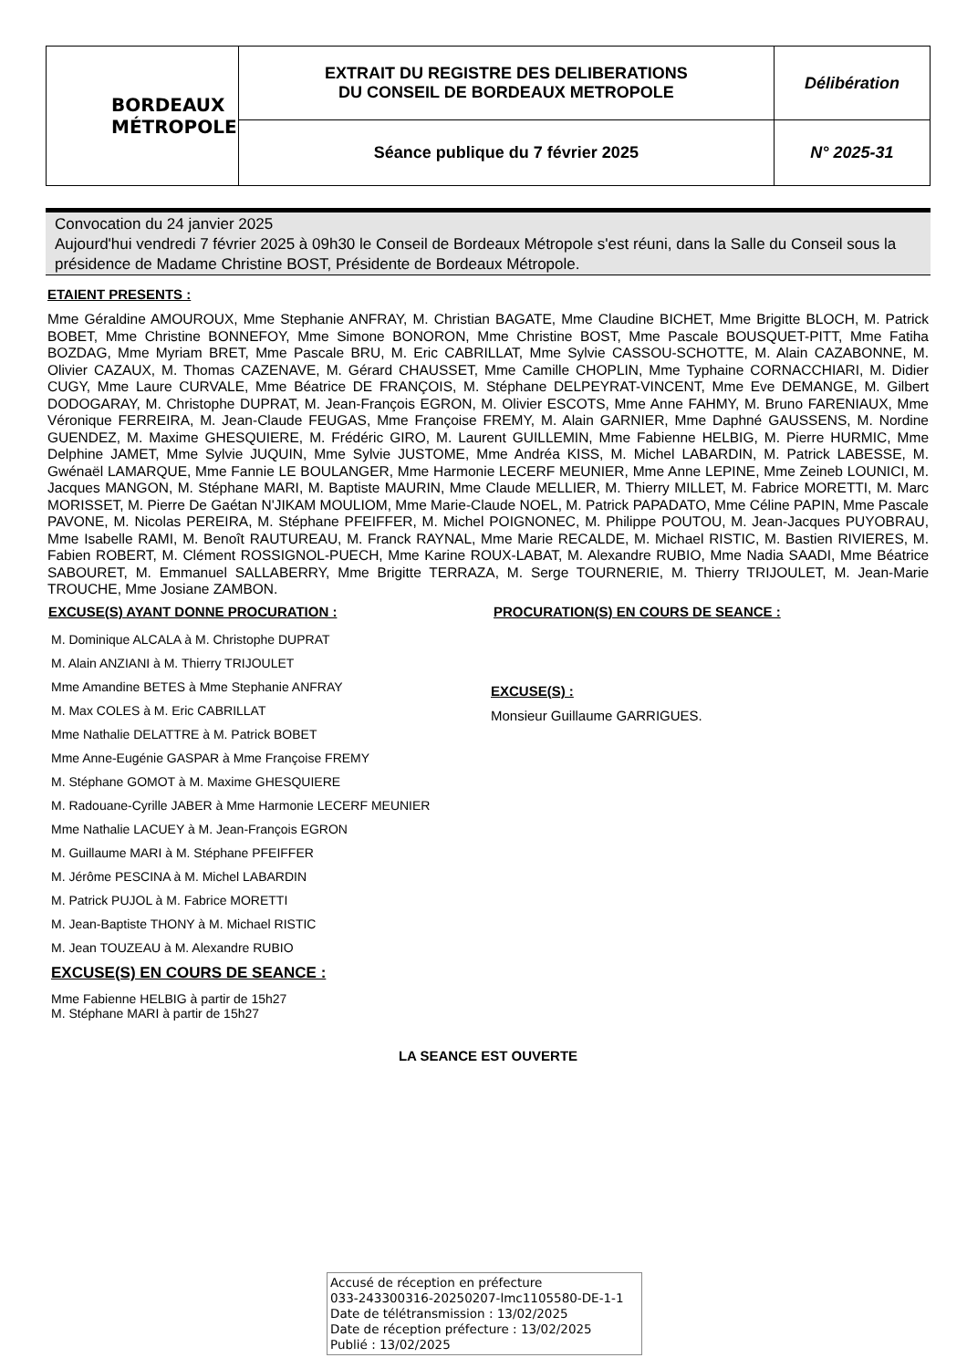| BORDEAUX MÉTROPOLE | EXTRAIT DU REGISTRE DES DELIBERATIONS DU CONSEIL DE BORDEAUX METROPOLE | Délibération |
| | Séance publique du 7 février 2025 | N° 2025-31 |
Convocation du 24 janvier 2025
Aujourd'hui vendredi 7 février 2025 à 09h30 le Conseil de Bordeaux Métropole s'est réuni, dans la Salle du Conseil sous la présidence de Madame Christine BOST, Présidente de Bordeaux Métropole.
ETAIENT PRESENTS :
Mme Géraldine AMOUROUX, Mme Stephanie ANFRAY, M. Christian BAGATE, Mme Claudine BICHET, Mme Brigitte BLOCH, M. Patrick BOBET, Mme Christine BONNEFOY, Mme Simone BONORON, Mme Christine BOST, Mme Pascale BOUSQUET-PITT, Mme Fatiha BOZDAG, Mme Myriam BRET, Mme Pascale BRU, M. Eric CABRILLAT, Mme Sylvie CASSOU-SCHOTTE, M. Alain CAZABONNE, M. Olivier CAZAUX, M. Thomas CAZENAVE, M. Gérard CHAUSSET, Mme Camille CHOPLIN, Mme Typhaine CORNACCHIARI, M. Didier CUGY, Mme Laure CURVALE, Mme Béatrice DE FRANÇOIS, M. Stéphane DELPEYRAT-VINCENT, Mme Eve DEMANGE, M. Gilbert DODOGARAY, M. Christophe DUPRAT, M. Jean-François EGRON, M. Olivier ESCOTS, Mme Anne FAHMY, M. Bruno FARENIAUX, Mme Véronique FERREIRA, M. Jean-Claude FEUGAS, Mme Françoise FREMY, M. Alain GARNIER, Mme Daphné GAUSSENS, M. Nordine GUENDEZ, M. Maxime GHESQUIERE, M. Frédéric GIRO, M. Laurent GUILLEMIN, Mme Fabienne HELBIG, M. Pierre HURMIC, Mme Delphine JAMET, Mme Sylvie JUQUIN, Mme Sylvie JUSTOME, Mme Andréa KISS, M. Michel LABARDIN, M. Patrick LABESSE, M. Gwénaël LAMARQUE, Mme Fannie LE BOULANGER, Mme Harmonie LECERF MEUNIER, Mme Anne LEPINE, Mme Zeineb LOUNICI, M. Jacques MANGON, M. Stéphane MARI, M. Baptiste MAURIN, Mme Claude MELLIER, M. Thierry MILLET, M. Fabrice MORETTI, M. Marc MORISSET, M. Pierre De Gaétan N'JIKAM MOULIOM, Mme Marie-Claude NOEL, M. Patrick PAPADATO, Mme Céline PAPIN, Mme Pascale PAVONE, M. Nicolas PEREIRA, M. Stéphane PFEIFFER, M. Michel POIGNONEC, M. Philippe POUTOU, M. Jean-Jacques PUYOBRAU, Mme Isabelle RAMI, M. Benoît RAUTUREAU, M. Franck RAYNAL, Mme Marie RECALDE, M. Michael RISTIC, M. Bastien RIVIERES, M. Fabien ROBERT, M. Clément ROSSIGNOL-PUECH, Mme Karine ROUX-LABAT, M. Alexandre RUBIO, Mme Nadia SAADI, Mme Béatrice SABOURET, M. Emmanuel SALLABERRY, Mme Brigitte TERRAZA, M. Serge TOURNERIE, M. Thierry TRIJOULET, M. Jean-Marie TROUCHE, Mme Josiane ZAMBON.
EXCUSE(S) AYANT DONNE PROCURATION :
M. Dominique ALCALA à M. Christophe DUPRAT
M. Alain ANZIANI à M. Thierry TRIJOULET
Mme Amandine BETES à Mme Stephanie ANFRAY
M. Max COLES à M. Eric CABRILLAT
Mme Nathalie DELATTRE à M. Patrick BOBET
Mme Anne-Eugénie GASPAR à Mme Françoise FREMY
M. Stéphane GOMOT à M. Maxime GHESQUIERE
M. Radouane-Cyrille JABER à Mme Harmonie LECERF MEUNIER
Mme Nathalie LACUEY à M. Jean-François EGRON
M. Guillaume MARI à M. Stéphane PFEIFFER
M. Jérôme PESCINA à M. Michel LABARDIN
M. Patrick PUJOL à M. Fabrice MORETTI
M. Jean-Baptiste THONY à M. Michael RISTIC
M. Jean TOUZEAU à M. Alexandre RUBIO
EXCUSE(S) EN COURS DE SEANCE :
Mme Fabienne HELBIG à partir de 15h27
M. Stéphane MARI à partir de 15h27
PROCURATION(S) EN COURS DE SEANCE :
EXCUSE(S) :
Monsieur Guillaume GARRIGUES.
LA SEANCE EST OUVERTE
Accusé de réception en préfecture
033-243300316-20250207-lmc1105580-DE-1-1
Date de télétransmission : 13/02/2025
Date de réception préfecture : 13/02/2025
Publié : 13/02/2025